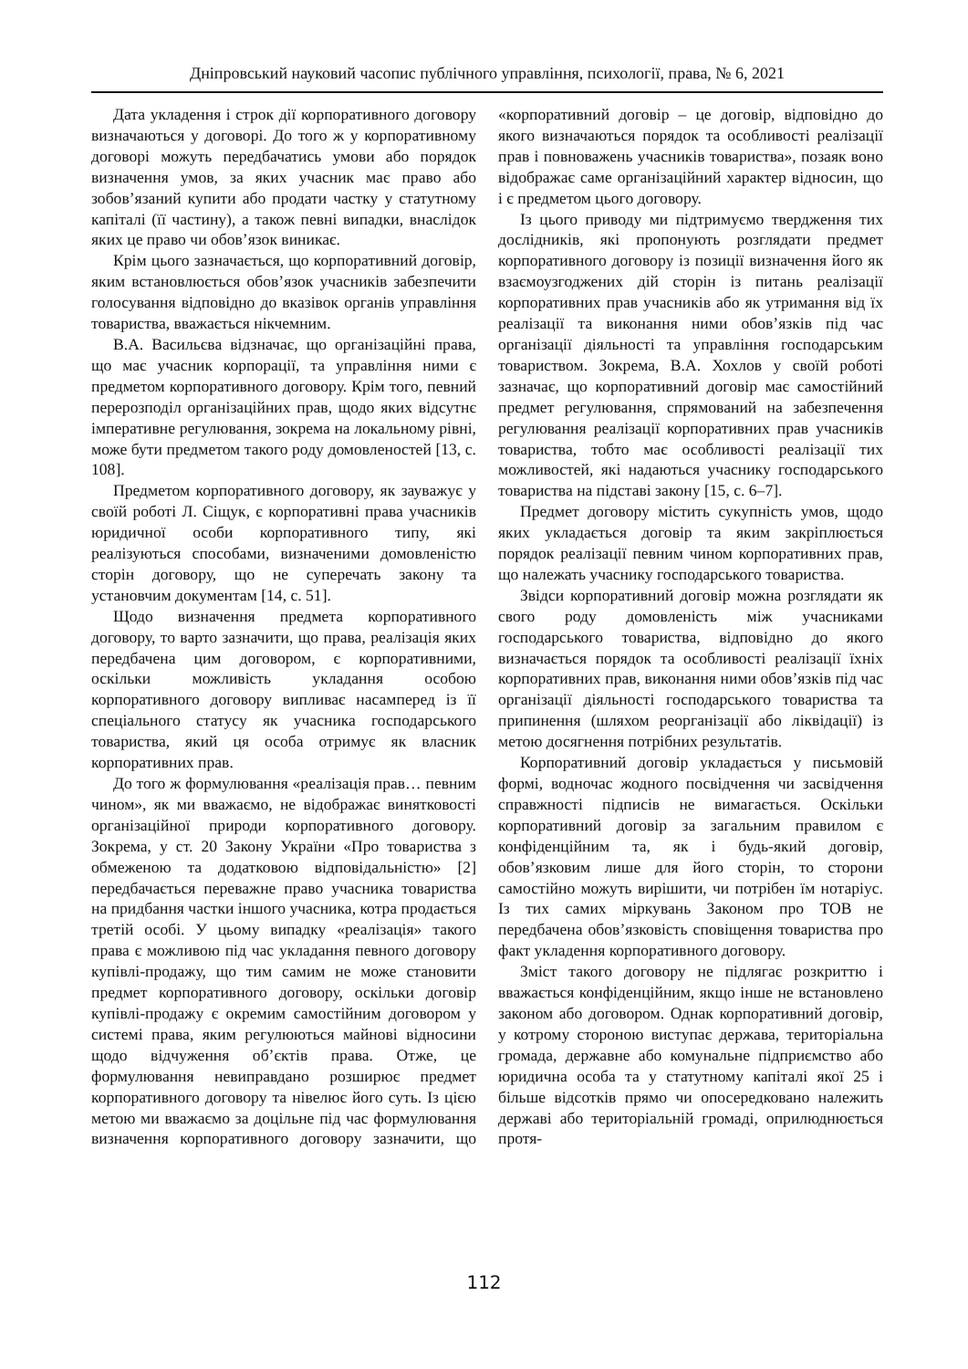Дніпровський науковий часопис публічного управління, психології, права, № 6, 2021
Дата укладення і строк дії корпоративного договору визначаються у договорі. До того ж у корпоративному договорі можуть передбачатись умови або порядок визначення умов, за яких учасник має право або зобов’язаний купити або продати частку у статутному капіталі (її частину), а також певні випадки, внаслідок яких це право чи обов’язок виникає.
Крім цього зазначається, що корпоративний договір, яким встановлюється обов’язок учасників забезпечити голосування відповідно до вказівок органів управління товариства, вважається нікчемним.
В.А. Васильєва відзначає, що організаційні права, що має учасник корпорації, та управління ними є предметом корпоративного договору. Крім того, певний перерозподіл організаційних прав, щодо яких відсутнє імперативне регулювання, зокрема на локальному рівні, може бути предметом такого роду домовленостей [13, с. 108].
Предметом корпоративного договору, як зауважує у своїй роботі Л. Сіщук, є корпоративні права учасників юридичної особи корпоративного типу, які реалізуються способами, визначеними домовленістю сторін договору, що не суперечать закону та установчим документам [14, с. 51].
Щодо визначення предмета корпоративного договору, то варто зазначити, що права, реалізація яких передбачена цим договором, є корпоративними, оскільки можливість укладання особою корпоративного договору випливає насамперед із її спеціального статусу як учасника господарського товариства, який ця особа отримує як власник корпоративних прав.
До того ж формулювання «реалізація прав… певним чином», як ми вважаємо, не відображає винятковості організаційної природи корпоративного договору. Зокрема, у ст. 20 Закону України «Про товариства з обмеженою та додатковою відповідальністю» [2] передбачається переважне право учасника товариства на придбання частки іншого учасника, котра продається третій особі. У цьому випадку «реалізація» такого права є можливою під час укладання певного договору купівлі-продажу, що тим самим не може становити предмет корпоративного договору, оскільки договір купівлі-продажу є окремим самостійним договором у системі права, яким регулюються майнові відносини щодо відчуження об’єктів права. Отже, це формулювання невиправдано розширює предмет корпоративного договору та нівелює його суть. Із цією метою ми вважаємо за доцільне під час формулювання визначення корпоративного договору зазначити, що «корпоративний договір – це договір, відповідно до якого визначаються порядок та особливості реалізації прав і повноважень учасників товариства», позаяк воно відображає саме організаційний характер відносин, що і є предметом цього договору.
Із цього приводу ми підтримуємо твердження тих дослідників, які пропонують розглядати предмет корпоративного договору із позиції визначення його як взаємоузгоджених дій сторін із питань реалізації корпоративних прав учасників або як утримання від їх реалізації та виконання ними обов’язків під час організації діяльності та управління господарським товариством. Зокрема, В.А. Хохлов у своїй роботі зазначає, що корпоративний договір має самостійний предмет регулювання, спрямований на забезпечення регулювання реалізації корпоративних прав учасників товариства, тобто має особливості реалізації тих можливостей, які надаються учаснику господарського товариства на підставі закону [15, с. 6–7].
Предмет договору містить сукупність умов, щодо яких укладається договір та яким закріплюється порядок реалізації певним чином корпоративних прав, що належать учаснику господарського товариства.
Звідси корпоративний договір можна розглядати як свого роду домовленість між учасниками господарського товариства, відповідно до якого визначається порядок та особливості реалізації їхніх корпоративних прав, виконання ними обов’язків під час організації діяльності господарського товариства та припинення (шляхом реорганізації або ліквідації) із метою досягнення потрібних результатів.
Корпоративний договір укладається у письмовій формі, водночас жодного посвідчення чи засвідчення справжності підписів не вимагається. Оскільки корпоративний договір за загальним правилом є конфіденційним та, як і будь-який договір, обов’язковим лише для його сторін, то сторони самостійно можуть вирішити, чи потрібен їм нотаріус. Із тих самих міркувань Законом про ТОВ не передбачена обов’язковість сповіщення товариства про факт укладення корпоративного договору.
Зміст такого договору не підлягає розкриттю і вважається конфіденційним, якщо інше не встановлено законом або договором. Однак корпоративний договір, у котрому стороною виступає держава, територіальна громада, державне або комунальне підприємство або юридична особа та у статутному капіталі якої 25 і більше відсотків прямо чи опосередковано належить державі або територіальній громаді, оприлюднюється протя-
112